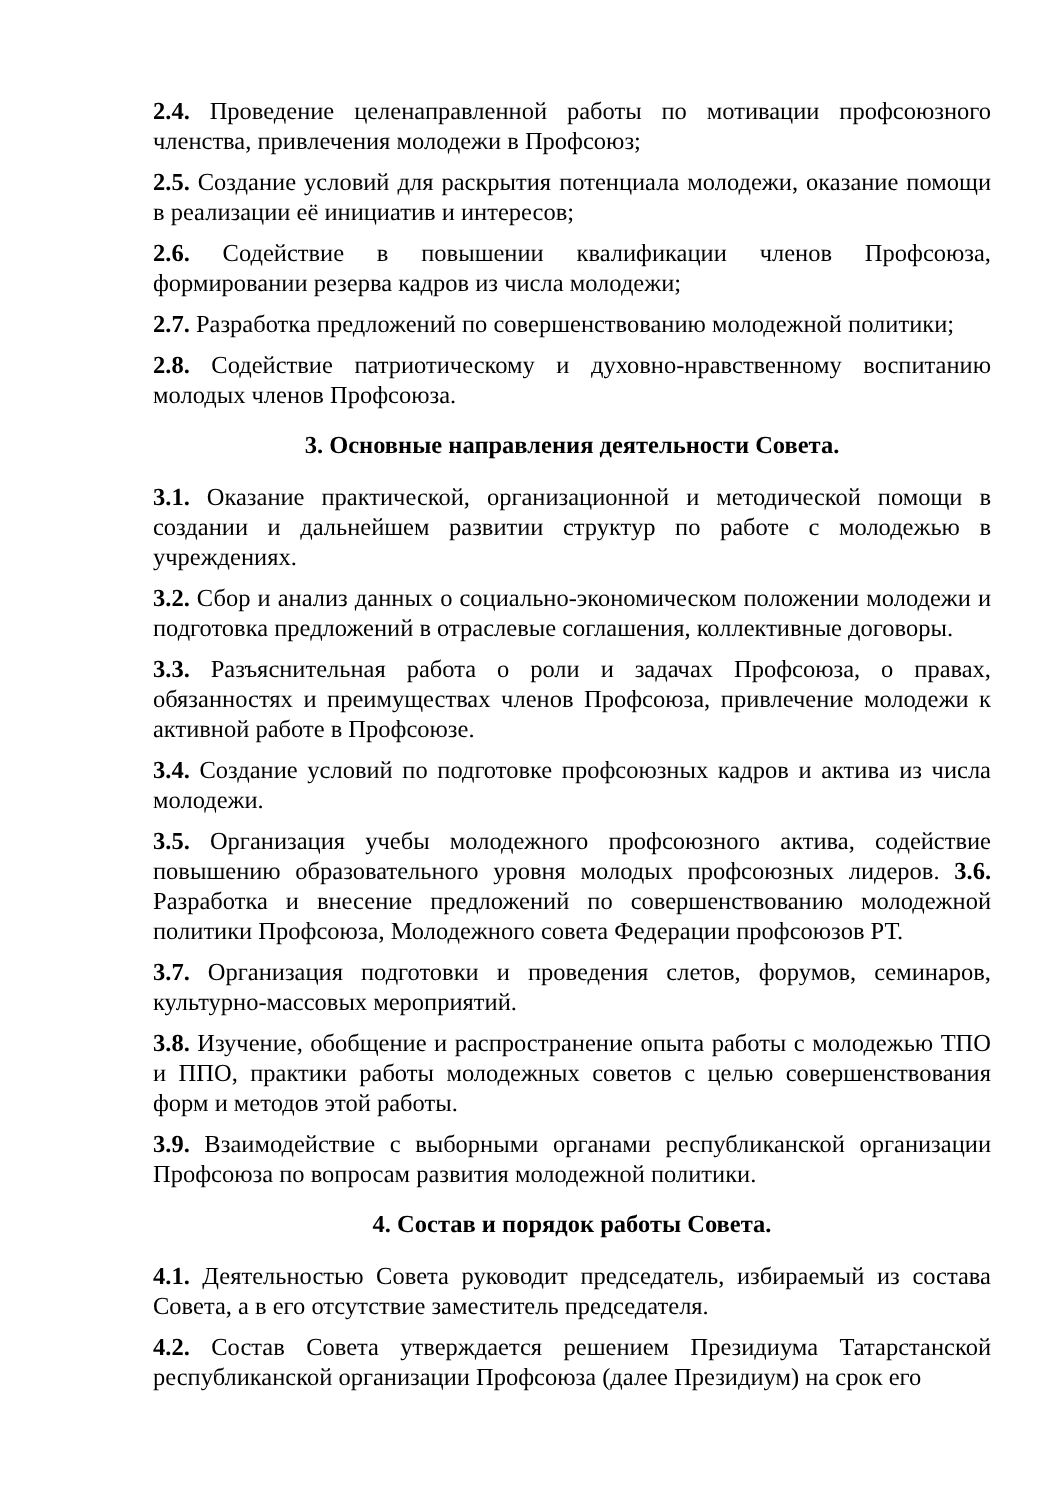2.4. Проведение целенаправленной работы по мотивации профсоюзного членства, привлечения молодежи в Профсоюз;
2.5. Создание условий для раскрытия потенциала молодежи, оказание помощи в реализации её инициатив и интересов;
2.6. Содействие в повышении квалификации членов Профсоюза, формировании резерва кадров из числа молодежи;
2.7. Разработка предложений по совершенствованию молодежной политики;
2.8. Содействие патриотическому и духовно-нравственному воспитанию молодых членов Профсоюза.
3. Основные направления деятельности Совета.
3.1. Оказание практической, организационной и методической помощи в создании и дальнейшем развитии структур по работе с молодежью в учреждениях.
3.2. Сбор и анализ данных о социально-экономическом положении молодежи и подготовка предложений в отраслевые соглашения, коллективные договоры.
3.3. Разъяснительная работа о роли и задачах Профсоюза, о правах, обязанностях и преимуществах членов Профсоюза, привлечение молодежи к активной работе в Профсоюзе.
3.4. Создание условий по подготовке профсоюзных кадров и актива из числа молодежи.
3.5. Организация учебы молодежного профсоюзного актива, содействие повышению образовательного уровня молодых профсоюзных лидеров. 3.6. Разработка и внесение предложений по совершенствованию молодежной политики Профсоюза, Молодежного совета Федерации профсоюзов РТ.
3.7. Организация подготовки и проведения слетов, форумов, семинаров, культурно-массовых мероприятий.
3.8. Изучение, обобщение и распространение опыта работы с молодежью ТПО и ППО, практики работы молодежных советов с целью совершенствования форм и методов этой работы.
3.9. Взаимодействие с выборными органами республиканской организации Профсоюза по вопросам развития молодежной политики.
4. Состав и порядок работы Совета.
4.1. Деятельностью Совета руководит председатель, избираемый из состава Совета, а в его отсутствие заместитель председателя.
4.2. Состав Совета утверждается решением Президиума Татарстанской республиканской организации Профсоюза (далее Президиум) на срок его